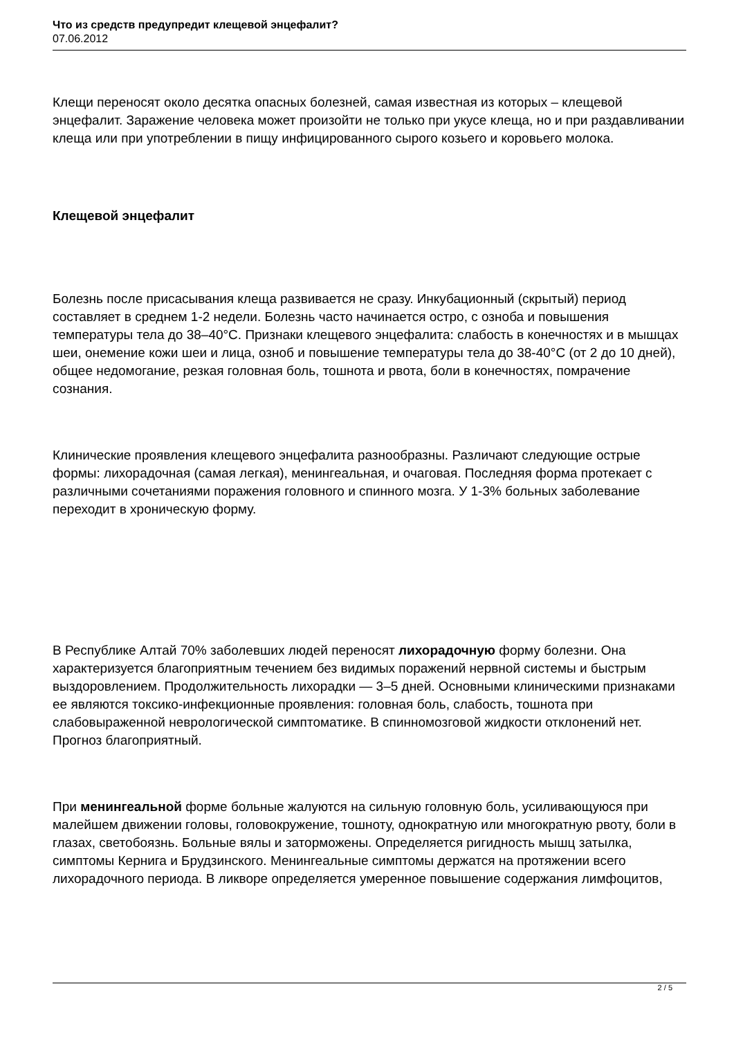Что из средств предупредит клещевой энцефалит?
07.06.2012
Клещи переносят около десятка опасных болезней, самая известная из которых – клещевой энцефалит. Заражение человека может произойти не только при укусе клеща, но и при раздавливании клеща или при употреблении в пищу инфицированного сырого козьего и коровьего молока.
Клещевой энцефалит
Болезнь после присасывания клеща развивается не сразу. Инкубационный (скрытый) период составляет в среднем 1-2 недели. Болезнь часто начинается остро, с озноба и повышения температуры тела до 38–40°С. Признаки клещевого энцефалита: слабость в конечностях и в мышцах шеи, онемение кожи шеи и лица, озноб и повышение температуры тела до 38-40°С (от 2 до 10 дней), общее недомогание, резкая головная боль, тошнота и рвота, боли в конечностях, помрачение сознания.
Клинические проявления клещевого энцефалита разнообразны. Различают следующие острые формы: лихорадочная (самая легкая), менингеальная, и очаговая. Последняя форма протекает с различными сочетаниями поражения головного и спинного мозга. У 1-3% больных заболевание переходит в хроническую форму.
В Республике Алтай 70% заболевших людей переносят лихорадочную форму болезни. Она характеризуется благоприятным течением без видимых поражений нервной системы и быстрым выздоровлением. Продолжительность лихорадки — 3–5 дней. Основными клиническими признаками ее являются токсико-инфекционные проявления: головная боль, слабость, тошнота при слабовыраженной неврологической симптоматике. В спинномозговой жидкости отклонений нет. Прогноз благоприятный.
При менингеальной форме больные жалуются на сильную головную боль, усиливающуюся при малейшем движении головы, головокружение, тошноту, однократную или многократную рвоту, боли в глазах, светобоязнь. Больные вялы и заторможены. Определяется ригидность мышц затылка, симптомы Кернига и Брудзинского. Менингеальные симптомы держатся на протяжении всего лихорадочного периода. В ликворе определяется умеренное повышение содержания лимфоцитов,
2 / 5